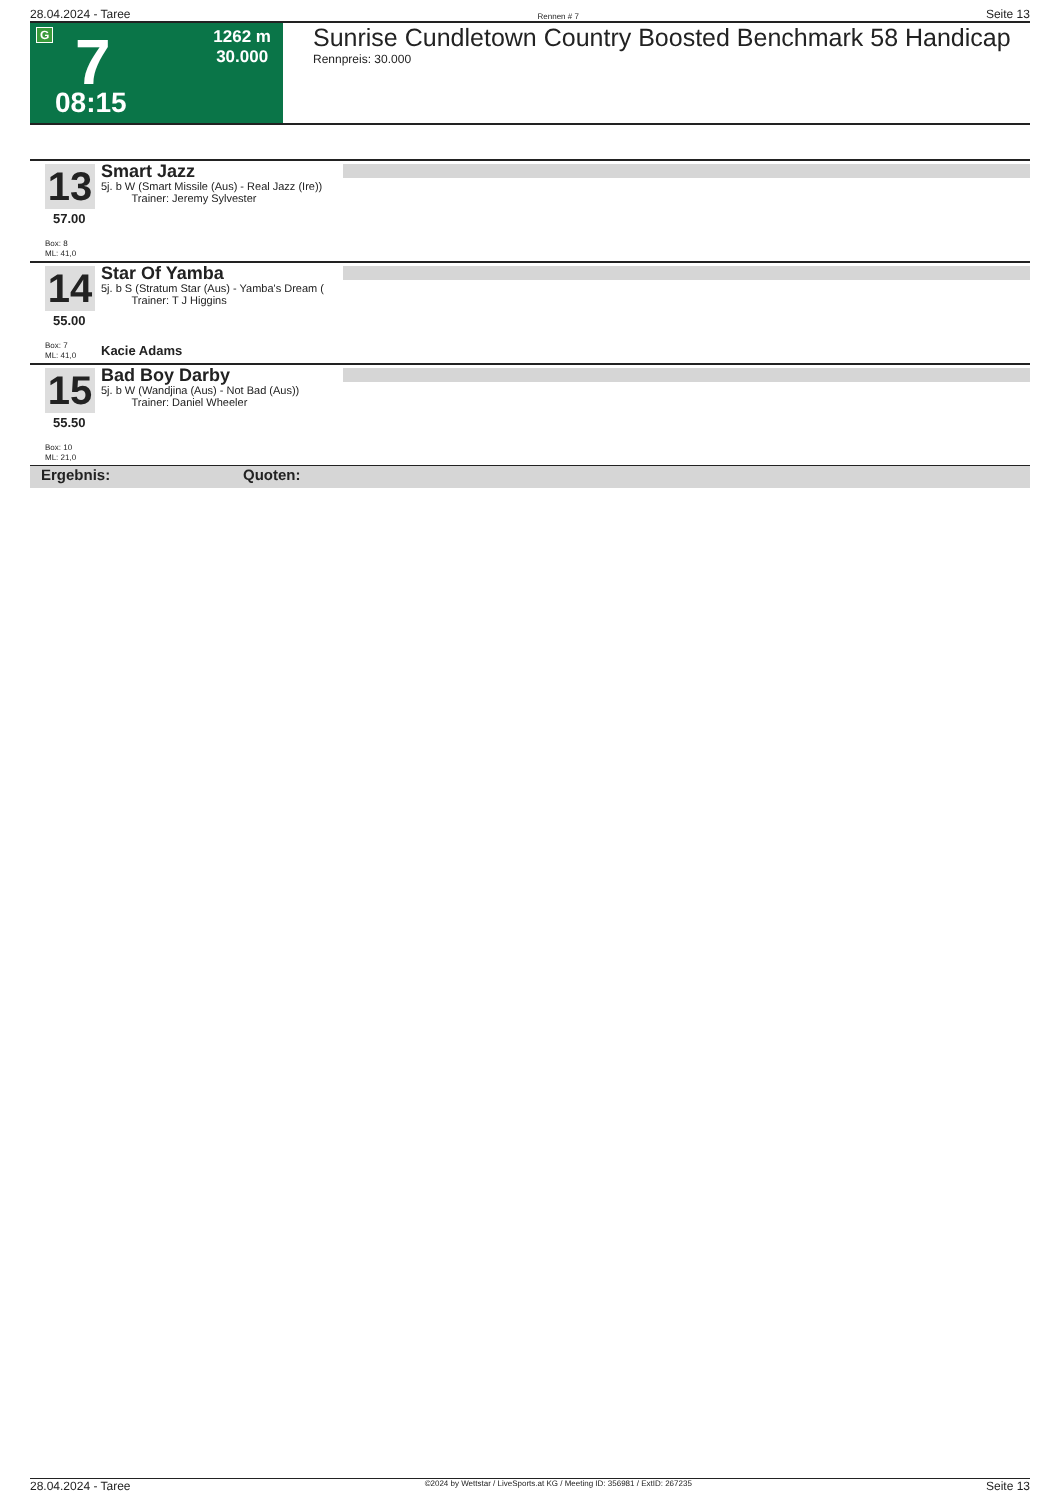28.04.2024 - Taree Rennen # 7 Seite 13
G 7
08:15
1262 m
30.000
Sunrise Cundletown Country Boosted Benchmark 58 Handicap
Rennpreis: 30.000
13
57.00
Smart Jazz
5j. b W (Smart Missile (Aus) - Real Jazz (Ire))
Trainer: Jeremy Sylvester
Box: 8
ML: 41,0
14
55.00
Star Of Yamba
5j. b S (Stratum Star (Aus) - Yamba's Dream (
Trainer: T J Higgins
Box: 7
ML: 41,0
Kacie Adams
15
55.50
Bad Boy Darby
5j. b W (Wandjina (Aus) - Not Bad (Aus))
Trainer: Daniel Wheeler
Box: 10
ML: 21,0
Ergebnis: Quoten:
28.04.2024 - Taree ©2024 by Wettstar / LiveSports.at KG / Meeting ID: 356981 / ExtID: 267235 Seite 13